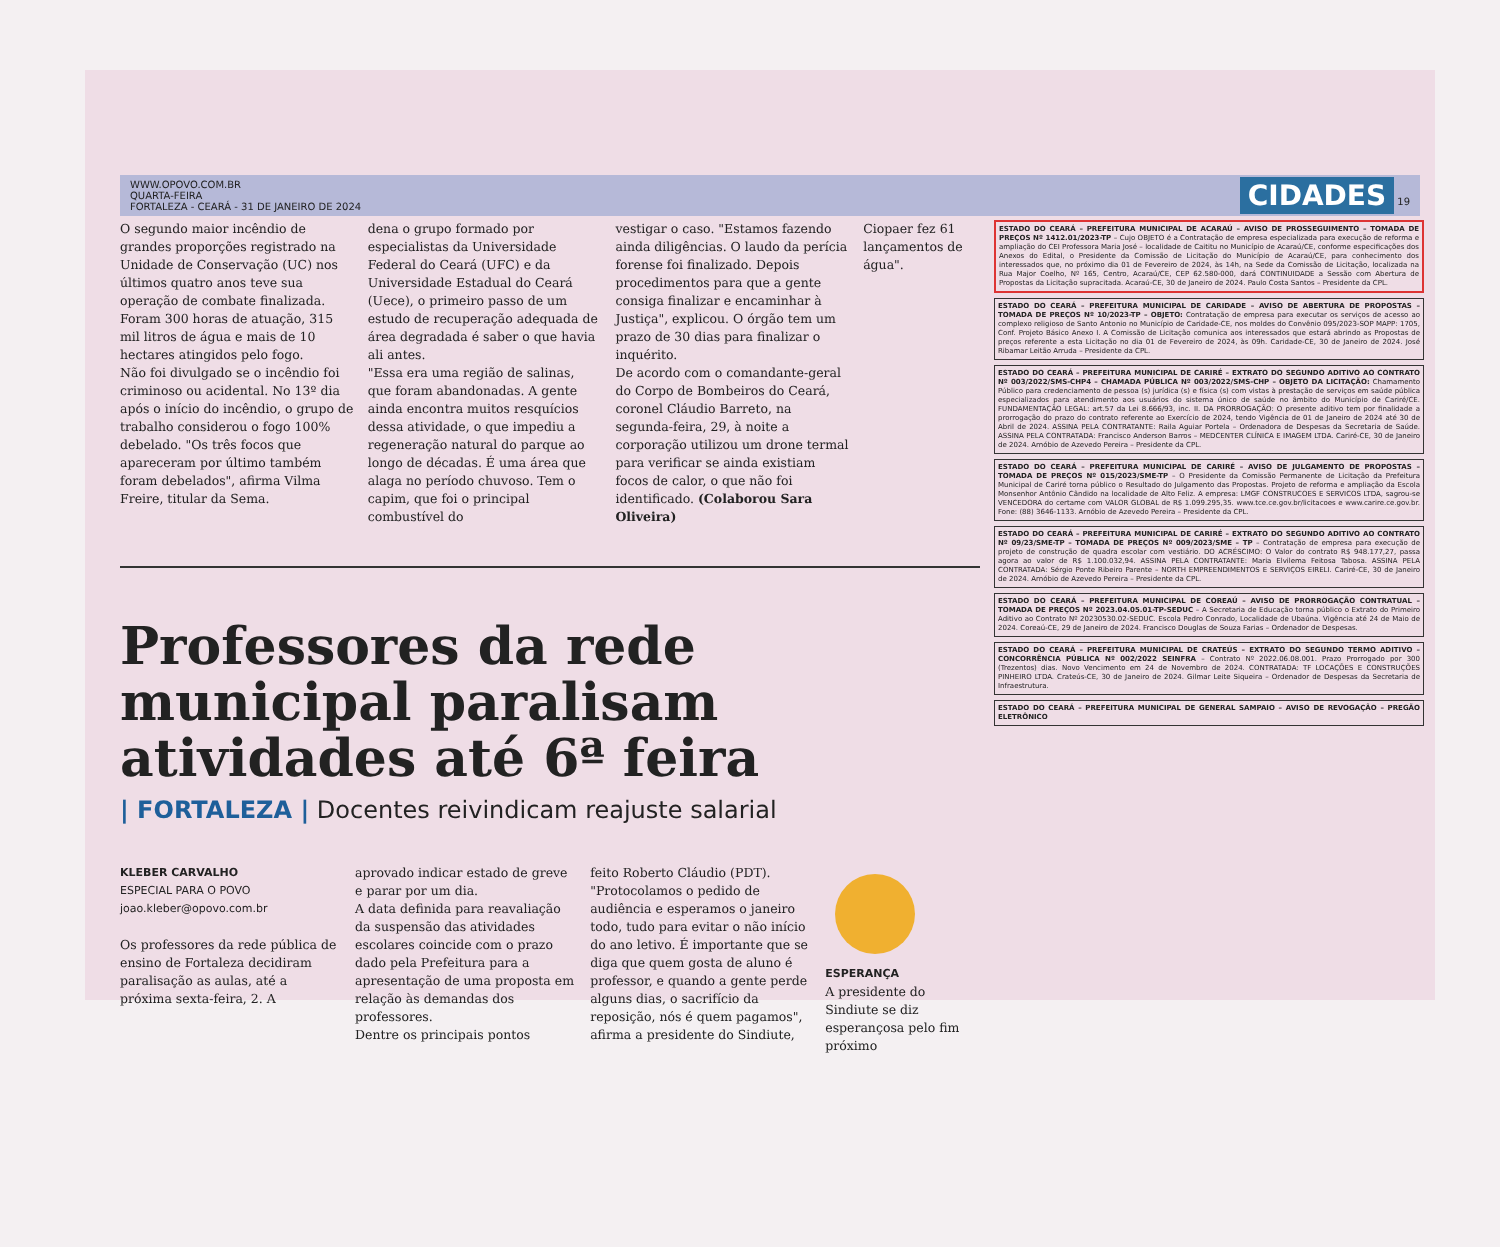WWW.OPOVO.COM.BR
QUARTA-FEIRA
FORTALEZA - CEARÁ - 31 DE JANEIRO DE 2024 CIDADES 19
O segundo maior incêndio de grandes proporções registrado na Unidade de Conservação (UC) nos últimos quatro anos teve sua operação de combate finalizada. Foram 300 horas de atuação, 315 mil litros de água e mais de 10 hectares atingidos pelo fogo.
Não foi divulgado se o incêndio foi criminoso ou acidental. No 13º dia após o início do incêndio, o grupo de trabalho considerou o fogo 100% debelado. "Os três focos que apareceram por último também foram debelados", afirma Vilma Freire, titular da Sema.
dena o grupo formado por especialistas da Universidade Federal do Ceará (UFC) e da Universidade Estadual do Ceará (Uece), o primeiro passo de um estudo de recuperação adequada de área degradada é saber o que havia ali antes.
"Essa era uma região de salinas, que foram abandonadas. A gente ainda encontra muitos resquícios dessa atividade, o que impediu a regeneração natural do parque ao longo de décadas. É uma área que alaga no período chuvoso. Tem o capim, que foi o principal combustível do
vestigar o caso. "Estamos fazendo ainda diligências. O laudo da perícia forense foi finalizado. Depois procedimentos para que a gente consiga finalizar e encaminhar à Justiça", explicou. O órgão tem um prazo de 30 dias para finalizar o inquérito.
De acordo com o comandante-geral do Corpo de Bombeiros do Ceará, coronel Cláudio Barreto, na segunda-feira, 29, à noite a corporação utilizou um drone termal para verificar se ainda existiam focos de calor, o que não foi identificado. (Colaborou Sara Oliveira)
Ciopaer fez 61 lançamentos de água".
Professores da rede municipal paralisam atividades até 6ª feira
| FORTALEZA | Docentes reivindicam reajuste salarial
KLEBER CARVALHO
ESPECIAL PARA O POVO
joao.kleber@opovo.com.br
Os professores da rede pública de ensino de Fortaleza decidiram paralisação as aulas, até a próxima sexta-feira, 2. A
aprovado indicar estado de greve e parar por um dia.
A data definida para reavaliação da suspensão das atividades escolares coincide com o prazo dado pela Prefeitura para a apresentação de uma proposta em relação às demandas dos professores.
Dentre os principais pontos
feito Roberto Cláudio (PDT).
"Protocolamos o pedido de audiência e esperamos o janeiro todo, tudo para evitar o não início do ano letivo. É importante que se diga que quem gosta de aluno é professor, e quando a gente perde alguns dias, o sacrifício da reposição, nós é quem pagamos", afirma a presidente do Sindiute,
ESPERANÇA
A presidente do Sindiute se diz esperançosa pelo fim próximo
ESTADO DO CEARÁ – PREFEITURA MUNICIPAL DE ACARAÚ – AVISO DE PROSSEGUIMENTO – TOMADA DE PREÇOS Nº 1412.01/2023-TP – Cujo OBJETO é a Contratação de empresa especializada para execução de reforma e ampliação do CEI Professora Maria José – localidade de Caititu no Município de Acaraú/CE, conforme especificações dos Anexos do Edital, o Presidente da Comissão de Licitação do Município de Acaraú/CE, para conhecimento dos interessados que, no próximo dia 01 de Fevereiro de 2024, às 14h, na Sede da Comissão de Licitação, localizada na Rua Major Coelho, Nº 165, Centro, Acaraú/CE, CEP 62.580-000, dará CONTINUIDADE a Sessão com Abertura de Propostas da Licitação supracitada. Acaraú-CE, 30 de Janeiro de 2024. Paulo Costa Santos – Presidente da CPL.
ESTADO DO CEARÁ – PREFEITURA MUNICIPAL DE CARIDADE – AVISO DE ABERTURA DE PROPOSTAS – TOMADA DE PREÇOS Nº 10/2023-TP – OBJETO: Contratação de empresa para executar os serviços de acesso ao complexo religioso de Santo Antonio no Município de Caridade-CE, nos moldes do Convênio 095/2023-SOP MAPP: 1705, Conf. Projeto Básico Anexo I. A Comissão de Licitação comunica aos interessados que estará abrindo as Propostas de preços referente a esta Licitação no dia 01 de Fevereiro de 2024, às 09h. Caridade-CE, 30 de Janeiro de 2024. José Ribamar Leitão Arruda – Presidente da CPL.
ESTADO DO CEARÁ – PREFEITURA MUNICIPAL DE CARIRÉ – EXTRATO DO SEGUNDO ADITIVO AO CONTRATO Nº 003/2022/SMS-CHP4 – CHAMADA PÚBLICA Nº 003/2022/SMS-CHP – OBJETO DA LICITAÇÃO: Chamamento Público para credenciamento de pessoa (s) jurídica (s) e física (s) com vistas à prestação de serviços em saúde pública especializados para atendimento aos usuários do sistema único de saúde no âmbito do Município de Cariré/CE. FUNDAMENTAÇÃO LEGAL: art.57 da Lei 8.666/93, inc. II. DA PRORROGAÇÃO: O presente aditivo tem por finalidade a prorrogação do prazo do contrato referente ao Exercício de 2024, tendo Vigência de 01 de Janeiro de 2024 até 30 de Abril de 2024. ASSINA PELA CONTRATANTE: Raila Aguiar Portela – Ordenadora de Despesas da Secretaria de Saúde. ASSINA PELA CONTRATADA: Francisco Anderson Barros – MEDCENTER CLÍNICA E IMAGEM LTDA. Cariré-CE, 30 de Janeiro de 2024. Arnóbio de Azevedo Pereira – Presidente da CPL.
ESTADO DO CEARÁ – PREFEITURA MUNICIPAL DE CARIRÉ – AVISO DE JULGAMENTO DE PROPOSTAS – TOMADA DE PREÇOS Nº 015/2023/SME-TP – O Presidente da Comissão Permanente de Licitação da Prefeitura Municipal de Cariré torna público o Resultado do Julgamento das Propostas. Projeto de reforma e ampliação da Escola Monsenhor Antônio Cândido na localidade de Alto Feliz. A empresa: LMGF CONSTRUCOES E SERVICOS LTDA, sagrou-se VENCEDORA do certame com VALOR GLOBAL de R$ 1.099.295,35. www.tce.ce.gov.br/licitacoes e www.carire.ce.gov.br. Fone: (88) 3646-1133. Arnóbio de Azevedo Pereira – Presidente da CPL.
ESTADO DO CEARÁ – PREFEITURA MUNICIPAL DE CARIRÉ – EXTRATO DO SEGUNDO ADITIVO AO CONTRATO Nº 09/23/SME-TP – TOMADA DE PREÇOS Nº 009/2023/SME – TP – Contratação de empresa para execução de projeto de construção de quadra escolar com vestiário. DO ACRÉSCIMO: O Valor do contrato R$ 948.177,27, passa agora ao valor de R$ 1.100.032,94. ASSINA PELA CONTRATANTE: Maria Elvilema Feitosa Tabosa. ASSINA PELA CONTRATADA: Sérgio Ponte Ribeiro Parente – NORTH EMPREENDIMENTOS E SERVIÇOS EIRELI. Cariré-CE, 30 de Janeiro de 2024. Arnóbio de Azevedo Pereira – Presidente da CPL.
ESTADO DO CEARÁ – PREFEITURA MUNICIPAL DE COREAÚ – AVISO DE PRORROGAÇÃO CONTRATUAL – TOMADA DE PREÇOS Nº 2023.04.05.01-TP-SEDUC – A Secretaria de Educação torna público o Extrato do Primeiro Aditivo ao Contrato Nº 20230530.02-SEDUC. Escola Pedro Conrado, Localidade de Ubaúna. Vigência até 24 de Maio de 2024. Coreaú-CE, 29 de Janeiro de 2024. Francisco Douglas de Souza Farias – Ordenador de Despesas.
ESTADO DO CEARÁ – PREFEITURA MUNICIPAL DE CRATEÚS – EXTRATO DO SEGUNDO TERMO ADITIVO – CONCORRÊNCIA PÚBLICA Nº 002/2022 SEINFRA – Contrato Nº 2022.06.08.001. Prazo Prorrogado por 300 (Trezentos) dias. Novo Vencimento em 24 de Novembro de 2024. CONTRATADA: TF LOCAÇÕES E CONSTRUÇÕES PINHEIRO LTDA. Crateús-CE, 30 de Janeiro de 2024. Gilmar Leite Siqueira – Ordenador de Despesas da Secretaria de Infraestrutura.
ESTADO DO CEARÁ – PREFEITURA MUNICIPAL DE GENERAL SAMPAIO – AVISO DE REVOGAÇÃO – PREGÃO ELETRÔNICO